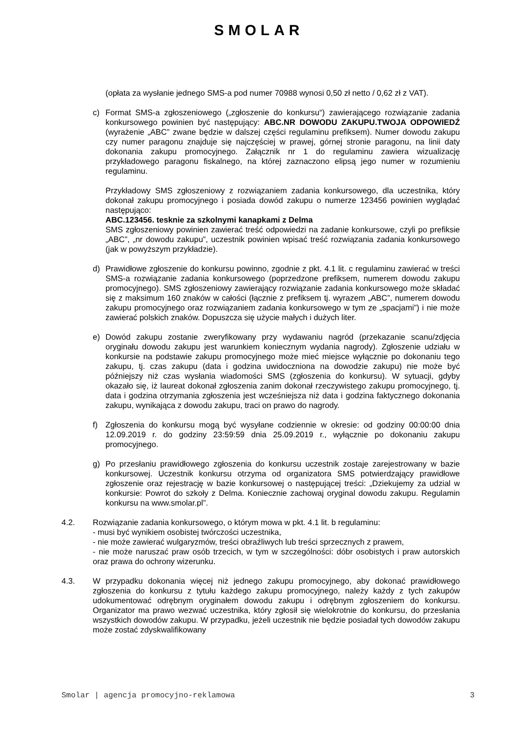SMOLAR
(opłata za wysłanie jednego SMS-a pod numer 70988 wynosi 0,50 zł netto / 0,62 zł z VAT).
c) Format SMS-a zgłoszeniowego („zgłoszenie do konkursu“) zawierającego rozwiązanie zadania konkursowego powinien być następujący: ABC.NR DOWODU ZAKUPU.TWOJA ODPOWIEDŹ (wyrażenie „ABC” zwane będzie w dalszej części regulaminu prefiksem). Numer dowodu zakupu czy numer paragonu znajduje się najczęściej w prawej, górnej stronie paragonu, na linii daty dokonania zakupu promocyjnego. Załącznik nr 1 do regulaminu zawiera wizualizację przykładowego paragonu fiskalnego, na której zaznaczono elipsą jego numer w rozumieniu regulaminu.
Przykładowy SMS zgłoszeniowy z rozwiązaniem zadania konkursowego, dla uczestnika, który dokonał zakupu promocyjnego i posiada dowód zakupu o numerze 123456 powinien wyglądać następująco:
ABC.123456. tesknie za szkolnymi kanapkami z Delma
SMS zgłoszeniowy powinien zawierać treść odpowiedzi na zadanie konkursowe, czyli po prefiksie „ABC”, „nr dowodu zakupu”, uczestnik powinien wpisać treść rozwiązania zadania konkursowego (jak w powyższym przykładzie).
d) Prawidłowe zgłoszenie do konkursu powinno, zgodnie z pkt. 4.1 lit. c regulaminu zawierać w treści SMS-a rozwiązanie zadania konkursowego (poprzedzone prefiksem, numerem dowodu zakupu promocyjnego). SMS zgłoszeniowy zawierający rozwiązanie zadania konkursowego może składać się z maksimum 160 znaków w całości (łącznie z prefiksem tj. wyrazem „ABC”, numerem dowodu zakupu promocyjnego oraz rozwiązaniem zadania konkursowego w tym ze „spacjami”) i nie może zawierać polskich znaków. Dopuszcza się użycie małych i dużych liter.
e) Dowód zakupu zostanie zweryfikowany przy wydawaniu nagród (przekazanie scanu/zdjęcia oryginału dowodu zakupu jest warunkiem koniecznym wydania nagrody). Zgłoszenie udziału w konkursie na podstawie zakupu promocyjnego może mieć miejsce wyłącznie po dokonaniu tego zakupu, tj. czas zakupu (data i godzina uwidoczniona na dowodzie zakupu) nie może być późniejszy niż czas wysłania wiadomości SMS (zgłoszenia do konkursu). W sytuacji, gdyby okazało się, iż laureat dokonał zgłoszenia zanim dokonał rzeczywistego zakupu promocyjnego, tj. data i godzina otrzymania zgłoszenia jest wcześniejsza niż data i godzina faktycznego dokonania zakupu, wynikająca z dowodu zakupu, traci on prawo do nagrody.
f) Zgłoszenia do konkursu mogą być wysyłane codziennie w okresie: od godziny 00:00:00 dnia 12.09.2019 r. do godziny 23:59:59 dnia 25.09.2019 r., wyłącznie po dokonaniu zakupu promocyjnego.
g) Po przesłaniu prawidłowego zgłoszenia do konkursu uczestnik zostaje zarejestrowany w bazie konkursowej. Uczestnik konkursu otrzyma od organizatora SMS potwierdzający prawidłowe zgłoszenie oraz rejestrację w bazie konkursowej o następującej treści: „Dziekujemy za udzial w konkursie: Powrot do szkoły z Delma. Koniecznie zachowaj oryginal dowodu zakupu. Regulamin konkursu na www.smolar.pl”.
4.2. Rozwiązanie zadania konkursowego, o którym mowa w pkt. 4.1 lit. b regulaminu:
- musi być wynikiem osobistej twórczości uczestnika,
- nie może zawierać wulgaryzmów, treści obraźliwych lub treści sprzecznych z prawem,
- nie może naruszać praw osób trzecich, w tym w szczególności: dóbr osobistych i praw autorskich oraz prawa do ochrony wizerunku.
4.3. W przypadku dokonania więcej niż jednego zakupu promocyjnego, aby dokonać prawidłowego zgłoszenia do konkursu z tytułu każdego zakupu promocyjnego, należy każdy z tych zakupów udokumentować odrębnym oryginałem dowodu zakupu i odrębnym zgłoszeniem do konkursu. Organizator ma prawo wezwać uczestnika, który zgłosił się wielokrotnie do konkursu, do przesłania wszystkich dowodów zakupu. W przypadku, jeżeli uczestnik nie będzie posiadał tych dowodów zakupu może zostać zdyskwalifikowany
Smolar | agencja promocyjno-reklamowa 3